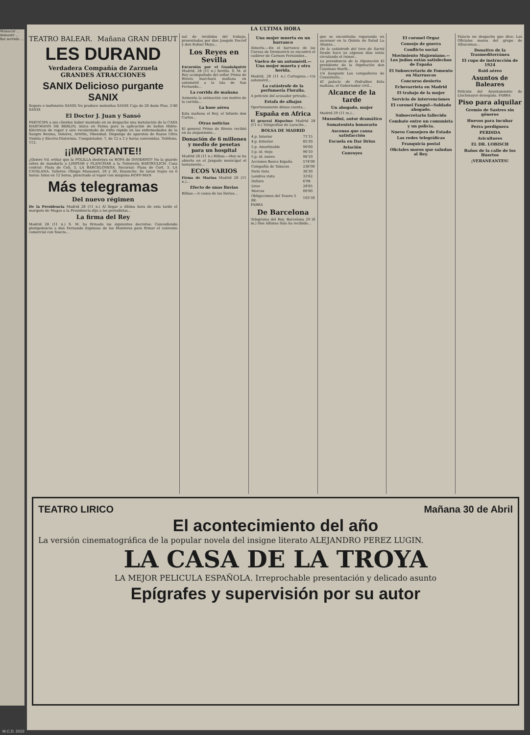Manacor ... demostr ... fué servido ...
LA ULTIMA HORA
TEATRO BALEAR. Mañana GRAN DEBUT
LES DURAND
Verdadera Compañía de Zarzuela
GRANDES ATRACCIONES
SANIX Delicioso purgante SANIX
Seguro e inofensivo SANIX No produce molestias SANIX Caja de 20 dosis Ptas. 2'40 SANIX
El Doctor J. Juan y Sansó
PARTICIPA a sus clientes haber montado en su despacho una instalación de la CASA HARTMANN DE BERLIN, única en Palma para la aplicación de baños Hidro-Eléctricos de vapor y aire recalentado de éxito rápido en las enfermedades de la Sangre Reuma, Dolores, Artritis, Obesidad. Dispongo de aparatos de Rayos Ultra Violeta y Electro-Diatermia. Conquistador, 7, de 12 a 2 y horas convenidas. Teléfono, 112.
¡¡IMPORTANTE!!
¿Quiere Vd. evitar que la POLILLA destruya su ROPA de INVIERNO? No la guarde antes de mandarla a LIMPIAR y PLANCHAR a la Tintorería BARTRULICH. Casa central: Plaza de Coll, 3, LA BARCELONESA. Sucursal: Plaza de Cort, 3, LA CATALANA. Talleres: Obispo Massanet, 26 y 30, Ensanche. Se lavan trajes en 6 horas: lutos en 12 horas, planchado al vapor con máquina HOFF-MAN
Más telegramas
Del nuevo régimen
De la Presidencia Madrid 28 (11 n.) Al llegar a última hora de esta tarde el marqués de Magaz a la Presidencia dijo a los periodistas...
La firma del Rey
Madrid 28 (11 n.) S. M. ha firmado los siguientes decretos: Concediendo plenipotencia a don Fernando Espinosa de los Monteros para firmar el convenio comercial con Suecia...
nal de inválidos del trabajo, presentadas por don Joaquín Decref y don Rafael Moya...
Los Reyes en Sevilla
Excursión por el Guadalquivir Madrid, 28 (11 n.) Sevilla. S. M. el Rey acompañado del señor Primo de Rivera marchará mañana en automóvil a la isla de San Fernando...
La corrida de mañana
Aumenta la animación con motivo de la corrida...
La base aérea
Esta mañana el Rey, el Infante don Carlos...
Otras noticias
El general Primo de Rivera recibió en su alojamiento...
Donación de 6 millones y medio de pesetas para un hospital
Madrid 28 (11 n.) Bilbao.—Hoy se ha abierto en el Juzgado municipal el testamento...
ECOS VARIOS
Firma de Marina Madrid 28 (11 n.)...
Efecto de unas lluvias
Bilbao.—A causa de las lluvias...
Una mujer muerta en un barranco
Almería.—En el barranco de las Cuevas de Denmovich se encontró el cadáver de Carmen Fernández...
Vuelco de un automóvil.—Una mujer muerta y otra herida.
Madrid, 28 (11 n.) Cartagena.—Un automóvil...
La catástrofe de la perfumería Floralia.
A petición del acusador privado...
Estafa de alhajas
Oportunamente dimos cuenta...
España en Africa
El general Riquelme Madrid 28 (11 n.) Telegrafían de Larache...
BOLSA DE MADRID
| 4 p. Interior | 71'15 |
| 4 p. Exterior | 85'30 |
| 5 p. Amortizable | 90'00 |
| 5 p. id. viejo | 96'10 |
| 5 p. id. nuevo | 96'10 |
| Acciones Banco España | 574'00 |
| Compañía de Tabacos | 236'00 |
| Paris vista | 36'30 |
| Londres vista | 33'62 |
| Dollars | 6'98 |
| Liras | 28'65 |
| Marcos | 00'00 |
| Obligaciones del Tesoro 5 pg. | 103'30 |
FABRA
De Barcelona
Telegrama del Rey. Barcelona 29 (6 m.) Don Alfonso Sala ha recibido...
que se encontraba reparando un ascensor en la Quinta de Salud La Alianza...
De la catástrofe del tren de Sarriá Desde hace ya algunos días venía circulando el rumor...
La presidencia de la Diputación El presidente de la Diputación don Cayetano Marfá...
Un banquete Los compañeros de Consistorio...
El palacio de Pedralbes Esta mañana, el Gobernador civil...
Alcance de la tarde
Un abogado, mujer
Madrid 29 (11 m.)...
Mussolini, autor dramático
Somatenista honorario
Ascenso que causa satisfacción
Escuela en Dar Drius
Aviación
Convoyes
El coronel Orgaz
Consejo de guerra
Conflicto social
Movimiento Majzeniano.— Los judíos están satisfechos de España
El Subsecretario de Fomento en Marruecos
Concurso desierto
Echevarrieta en Madrid
El trabajo de la mujer
Servicio de intervenciones
El coronel Fangul—Soldado ahogado.
Subsecretario fallecido
Combate entre un comunista y un policía.
Nuevo Consejero de Estado
Las redes telegráficas
Franquicia postal
Oficiales moros que saludan al Rey.
Palacio un despacho que dice: Los Oficiales moros del grupo de Alhucemas...
Donativo de la Trasmediterránea
El cupo de instrucción de 1924
Raid aéreo
Asuntos de Baleares
Petición del Ayuntamiento de Lluchmayor denegada. FABRA
Piso para alquilar
Gremio de Sastres sin géneros
Huevos para incubar
Perra perdiguera
PERDIDA
Avicultores
EL DR. LOBISCH
Baños de la calle de los Huertos
¡VERANEANTES!
TEATRO LIRICO Mañana 30 de Abril
El acontecimiento del año
La versión cinematográfica de la popular novela del insigne literato ALEJANDRO PEREZ LUGIN.
LA CASA DE LA TROYA
LA MEJOR PELICULA ESPAÑOLA. Irreprochable presentación y delicado asunto
Epígrafes y supervisión por su autor
M.C.D. 2022